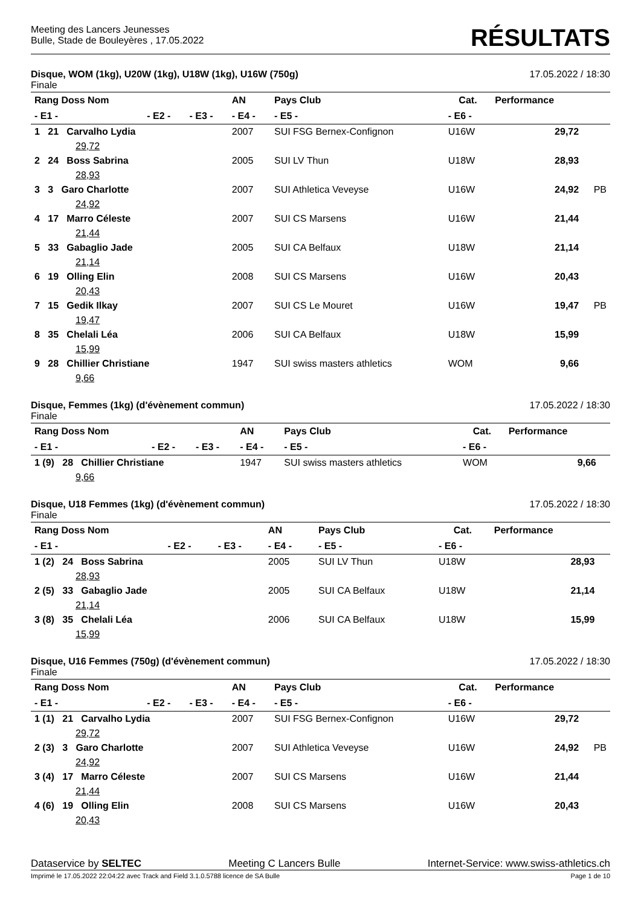Meeting des Lancers Jeunesses
Bulle, Stade de Bouleyères , 17.05.2022
RÉSULTATS
Disque, WOM (1kg), U20W (1kg), U18W (1kg), U16W (750g) 17.05.2022 / 18:30
Finale
| Rang Doss Nom | | | AN | Pays Club | Cat. | Performance | |
| --- | --- | --- | --- | --- | --- | --- | --- |
| - E1 - | - E2 - | - E3 - | - E4 - | - E5 - | - E6 - | | |
| 1 21 Carvalho Lydia | | | 2007 | SUI FSG Bernex-Confignon | U16W | 29,72 | |
| 29,72 | | | | | | | |
| 2 24 Boss Sabrina | | | 2005 | SUI LV Thun | U18W | 28,93 | |
| 28,93 | | | | | | | |
| 3 3 Garo Charlotte | | | 2007 | SUI Athletica Veveyse | U16W | 24,92 | PB |
| 24,92 | | | | | | | |
| 4 17 Marro Céleste | | | 2007 | SUI CS Marsens | U16W | 21,44 | |
| 21,44 | | | | | | | |
| 5 33 Gabaglio Jade | | | 2005 | SUI CA Belfaux | U18W | 21,14 | |
| 21,14 | | | | | | | |
| 6 19 Olling Elin | | | 2008 | SUI CS Marsens | U16W | 20,43 | |
| 20,43 | | | | | | | |
| 7 15 Gedik Ilkay | | | 2007 | SUI CS Le Mouret | U16W | 19,47 | PB |
| 19,47 | | | | | | | |
| 8 35 Chelali Léa | | | 2006 | SUI CA Belfaux | U18W | 15,99 | |
| 15,99 | | | | | | | |
| 9 28 Chillier Christiane | | | 1947 | SUI swiss masters athletics | WOM | 9,66 | |
| 9,66 | | | | | | | |
Disque, Femmes (1kg) (d'évènement commun) 17.05.2022 / 18:30
Finale
| Rang Doss Nom | | | AN | Pays Club | Cat. | Performance | |
| --- | --- | --- | --- | --- | --- | --- | --- |
| - E1 - | - E2 - | - E3 - | - E4 - | - E5 - | - E6 - | | |
| 1 (9) 28 Chillier Christiane | | | 1947 | SUI swiss masters athletics | WOM | 9,66 | |
| 9,66 | | | | | | | |
Disque, U18 Femmes (1kg) (d'évènement commun) 17.05.2022 / 18:30
Finale
| Rang Doss Nom | | | AN | Pays Club | Cat. | Performance | |
| --- | --- | --- | --- | --- | --- | --- | --- |
| - E1 - | - E2 - | - E3 - | - E4 - | - E5 - | - E6 - | | |
| 1 (2) 24 Boss Sabrina | | | 2005 | SUI LV Thun | U18W | 28,93 | |
| 28,93 | | | | | | | |
| 2 (5) 33 Gabaglio Jade | | | 2005 | SUI CA Belfaux | U18W | 21,14 | |
| 21,14 | | | | | | | |
| 3 (8) 35 Chelali Léa | | | 2006 | SUI CA Belfaux | U18W | 15,99 | |
| 15,99 | | | | | | | |
Disque, U16 Femmes (750g) (d'évènement commun) 17.05.2022 / 18:30
Finale
| Rang Doss Nom | | | AN | Pays Club | Cat. | Performance | |
| --- | --- | --- | --- | --- | --- | --- | --- |
| - E1 - | - E2 - | - E3 - | - E4 - | - E5 - | - E6 - | | |
| 1 (1) 21 Carvalho Lydia | | | 2007 | SUI FSG Bernex-Confignon | U16W | 29,72 | |
| 29,72 | | | | | | | |
| 2 (3) 3 Garo Charlotte | | | 2007 | SUI Athletica Veveyse | U16W | 24,92 | PB |
| 24,92 | | | | | | | |
| 3 (4) 17 Marro Céleste | | | 2007 | SUI CS Marsens | U16W | 21,44 | |
| 21,44 | | | | | | | |
| 4 (6) 19 Olling Elin | | | 2008 | SUI CS Marsens | U16W | 20,43 | |
| 20,43 | | | | | | | |
Dataservice by SELTEC Meeting C Lancers Bulle Internet-Service: www.swiss-athletics.ch
Imprimé le 17.05.2022 22:04:22 avec Track and Field 3.1.0.5788 licence de SA Bulle Page 1 de 10